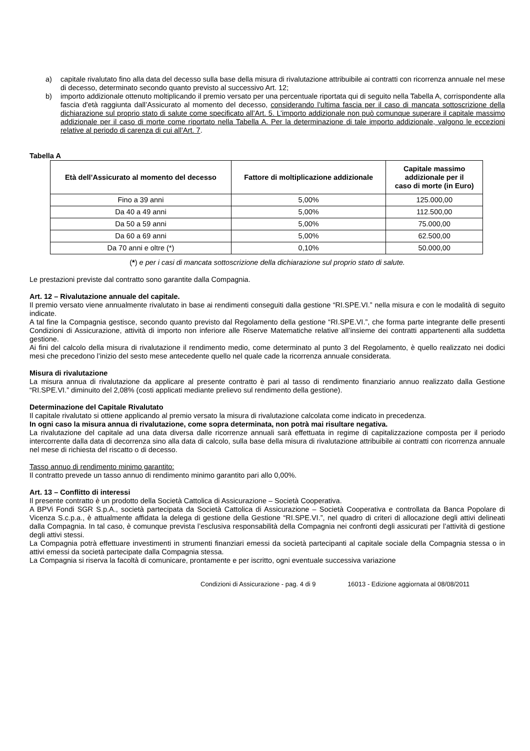a) capitale rivalutato fino alla data del decesso sulla base della misura di rivalutazione attribuibile ai contratti con ricorrenza annuale nel mese di decesso, determinato secondo quanto previsto al successivo Art. 12;
b) importo addizionale ottenuto moltiplicando il premio versato per una percentuale riportata qui di seguito nella Tabella A, corrispondente alla fascia d'età raggiunta dall’Assicurato al momento del decesso, considerando l’ultima fascia per il caso di mancata sottoscrizione della dichiarazione sul proprio stato di salute come specificato all’Art. 5. L’importo addizionale non può comunque superare il capitale massimo addizionale per il caso di morte come riportato nella Tabella A. Per la determinazione di tale importo addizionale, valgono le eccezioni relative al periodo di carenza di cui all’Art. 7.
Tabella A
| Età dell’Assicurato al momento del decesso | Fattore di moltiplicazione addizionale | Capitale massimo addizionale per il caso di morte (in Euro) |
| --- | --- | --- |
| Fino a 39 anni | 5,00% | 125.000,00 |
| Da 40 a 49 anni | 5,00% | 112.500,00 |
| Da 50 a 59 anni | 5,00% | 75.000,00 |
| Da 60 a 69 anni | 5,00% | 62.500,00 |
| Da 70 anni e oltre (*) | 0,10% | 50.000,00 |
(*) e per i casi di mancata sottoscrizione della dichiarazione sul proprio stato di salute.
Le prestazioni previste dal contratto sono garantite dalla Compagnia.
Art. 12 – Rivalutazione annuale del capitale.
Il premio versato viene annualmente rivalutato in base ai rendimenti conseguiti dalla gestione “RI.SPE.VI.” nella misura e con le modalità di seguito indicate.
A tal fine la Compagnia gestisce, secondo quanto previsto dal Regolamento della gestione “RI.SPE.VI.”, che forma parte integrante delle presenti Condizioni di Assicurazione, attività di importo non inferiore alle Riserve Matematiche relative all’insieme dei contratti appartenenti alla suddetta gestione.
Ai fini del calcolo della misura di rivalutazione il rendimento medio, come determinato al punto 3 del Regolamento, è quello realizzato nei dodici mesi che precedono l’inizio del sesto mese antecedente quello nel quale cade la ricorrenza annuale considerata.
Misura di rivalutazione
La misura annua di rivalutazione da applicare al presente contratto è pari al tasso di rendimento finanziario annuo realizzato dalla Gestione “RI.SPE.VI.” diminuito del 2,08% (costi applicati mediante prelievo sul rendimento della gestione).
Determinazione del Capitale Rivalutato
Il capitale rivalutato si ottiene applicando al premio versato la misura di rivalutazione calcolata come indicato in precedenza.
In ogni caso la misura annua di rivalutazione, come sopra determinata, non potrà mai risultare negativa.
La rivalutazione del capitale ad una data diversa dalle ricorrenze annuali sarà effettuata in regime di capitalizzazione composta per il periodo intercorrente dalla data di decorrenza sino alla data di calcolo, sulla base della misura di rivalutazione attribuibile ai contratti con ricorrenza annuale nel mese di richiesta del riscatto o di decesso.
Tasso annuo di rendimento minimo garantito:
Il contratto prevede un tasso annuo di rendimento minimo garantito pari allo 0,00%.
Art. 13 – Conflitto di interessi
Il presente contratto è un prodotto della Società Cattolica di Assicurazione – Società Cooperativa.
A BPVi Fondi SGR S.p.A., società partecipata da Società Cattolica di Assicurazione – Società Cooperativa e controllata da Banca Popolare di Vicenza S.c.p.a., è attualmente affidata la delega di gestione della Gestione “RI.SPE.VI.”, nel quadro di criteri di allocazione degli attivi delineati dalla Compagnia. In tal caso, è comunque prevista l’esclusiva responsabilità della Compagnia nei confronti degli assicurati per l’attività di gestione degli attivi stessi.
La Compagnia potrà effettuare investimenti in strumenti finanziari emessi da società partecipanti al capitale sociale della Compagnia stessa o in attivi emessi da società partecipate dalla Compagnia stessa.
La Compagnia si riserva la facoltà di comunicare, prontamente e per iscritto, ogni eventuale successiva variazione
Condizioni di Assicurazione - pag. 4 di 9 16013 - Edizione aggiornata al 08/08/2011